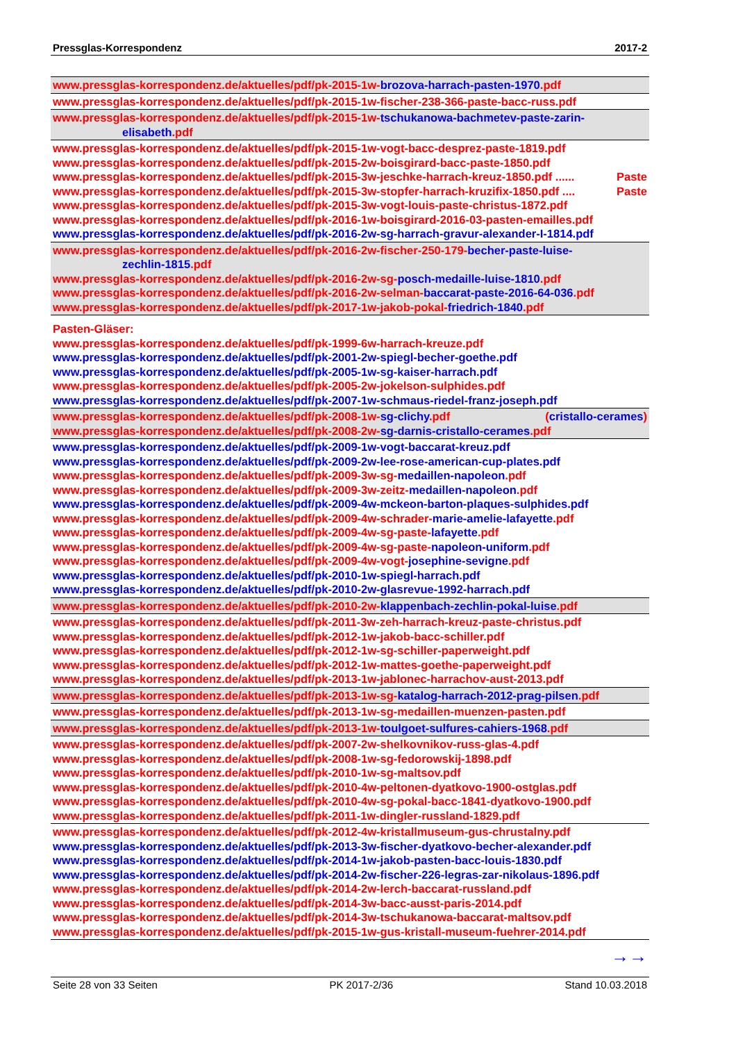Pressglas-Korrespondenz 2017-2
www.pressglas-korrespondenz.de/aktuelles/pdf/pk-2015-1w-brozova-harrach-pasten-1970.pdf
www.pressglas-korrespondenz.de/aktuelles/pdf/pk-2015-1w-fischer-238-366-paste-bacc-russ.pdf
www.pressglas-korrespondenz.de/aktuelles/pdf/pk-2015-1w-tschukanowa-bachmetev-paste-zarin-
elisabeth.pdf
www.pressglas-korrespondenz.de/aktuelles/pdf/pk-2015-1w-vogt-bacc-desprez-paste-1819.pdf
www.pressglas-korrespondenz.de/aktuelles/pdf/pk-2015-2w-boisgirard-bacc-paste-1850.pdf
www.pressglas-korrespondenz.de/aktuelles/pdf/pk-2015-3w-jeschke-harrach-kreuz-1850.pdf ...... Paste
www.pressglas-korrespondenz.de/aktuelles/pdf/pk-2015-3w-stopfer-harrach-kruzifix-1850.pdf .... Paste
www.pressglas-korrespondenz.de/aktuelles/pdf/pk-2015-3w-vogt-louis-paste-christus-1872.pdf
www.pressglas-korrespondenz.de/aktuelles/pdf/pk-2016-1w-boisgirard-2016-03-pasten-emailles.pdf
www.pressglas-korrespondenz.de/aktuelles/pdf/pk-2016-2w-sg-harrach-gravur-alexander-I-1814.pdf
www.pressglas-korrespondenz.de/aktuelles/pdf/pk-2016-2w-fischer-250-179-becher-paste-luise-
zechlin-1815.pdf
www.pressglas-korrespondenz.de/aktuelles/pdf/pk-2016-2w-sg-posch-medaille-luise-1810.pdf
www.pressglas-korrespondenz.de/aktuelles/pdf/pk-2016-2w-selman-baccarat-paste-2016-64-036.pdf
www.pressglas-korrespondenz.de/aktuelles/pdf/pk-2017-1w-jakob-pokal-friedrich-1840.pdf
Pasten-Gläser:
www.pressglas-korrespondenz.de/aktuelles/pdf/pk-1999-6w-harrach-kreuze.pdf
www.pressglas-korrespondenz.de/aktuelles/pdf/pk-2001-2w-spiegl-becher-goethe.pdf
www.pressglas-korrespondenz.de/aktuelles/pdf/pk-2005-1w-sg-kaiser-harrach.pdf
www.pressglas-korrespondenz.de/aktuelles/pdf/pk-2005-2w-jokelson-sulphides.pdf
www.pressglas-korrespondenz.de/aktuelles/pdf/pk-2007-1w-schmaus-riedel-franz-joseph.pdf
www.pressglas-korrespondenz.de/aktuelles/pdf/pk-2008-1w-sg-clichy.pdf (cristallo-cerames)
www.pressglas-korrespondenz.de/aktuelles/pdf/pk-2008-2w-sg-darnis-cristallo-cerames.pdf
www.pressglas-korrespondenz.de/aktuelles/pdf/pk-2009-1w-vogt-baccarat-kreuz.pdf
www.pressglas-korrespondenz.de/aktuelles/pdf/pk-2009-2w-lee-rose-american-cup-plates.pdf
www.pressglas-korrespondenz.de/aktuelles/pdf/pk-2009-3w-sg-medaillen-napoleon.pdf
www.pressglas-korrespondenz.de/aktuelles/pdf/pk-2009-3w-zeitz-medaillen-napoleon.pdf
www.pressglas-korrespondenz.de/aktuelles/pdf/pk-2009-4w-mckeon-barton-plaques-sulphides.pdf
www.pressglas-korrespondenz.de/aktuelles/pdf/pk-2009-4w-schrader-marie-amelie-lafayette.pdf
www.pressglas-korrespondenz.de/aktuelles/pdf/pk-2009-4w-sg-paste-lafayette.pdf
www.pressglas-korrespondenz.de/aktuelles/pdf/pk-2009-4w-sg-paste-napoleon-uniform.pdf
www.pressglas-korrespondenz.de/aktuelles/pdf/pk-2009-4w-vogt-josephine-sevigne.pdf
www.pressglas-korrespondenz.de/aktuelles/pdf/pk-2010-1w-spiegl-harrach.pdf
www.pressglas-korrespondenz.de/aktuelles/pdf/pk-2010-2w-glasrevue-1992-harrach.pdf
www.pressglas-korrespondenz.de/aktuelles/pdf/pk-2010-2w-klappenbach-zechlin-pokal-luise.pdf
www.pressglas-korrespondenz.de/aktuelles/pdf/pk-2011-3w-zeh-harrach-kreuz-paste-christus.pdf
www.pressglas-korrespondenz.de/aktuelles/pdf/pk-2012-1w-jakob-bacc-schiller.pdf
www.pressglas-korrespondenz.de/aktuelles/pdf/pk-2012-1w-sg-schiller-paperweight.pdf
www.pressglas-korrespondenz.de/aktuelles/pdf/pk-2012-1w-mattes-goethe-paperweight.pdf
www.pressglas-korrespondenz.de/aktuelles/pdf/pk-2013-1w-jablonec-harrachov-aust-2013.pdf
www.pressglas-korrespondenz.de/aktuelles/pdf/pk-2013-1w-sg-katalog-harrach-2012-prag-pilsen.pdf
www.pressglas-korrespondenz.de/aktuelles/pdf/pk-2013-1w-sg-medaillen-muenzen-pasten.pdf
www.pressglas-korrespondenz.de/aktuelles/pdf/pk-2013-1w-toulgoet-sulfures-cahiers-1968.pdf
www.pressglas-korrespondenz.de/aktuelles/pdf/pk-2007-2w-shelkovnikov-russ-glas-4.pdf
www.pressglas-korrespondenz.de/aktuelles/pdf/pk-2008-1w-sg-fedorowskij-1898.pdf
www.pressglas-korrespondenz.de/aktuelles/pdf/pk-2010-1w-sg-maltsov.pdf
www.pressglas-korrespondenz.de/aktuelles/pdf/pk-2010-4w-peltonen-dyatkovo-1900-ostglas.pdf
www.pressglas-korrespondenz.de/aktuelles/pdf/pk-2010-4w-sg-pokal-bacc-1841-dyatkovo-1900.pdf
www.pressglas-korrespondenz.de/aktuelles/pdf/pk-2011-1w-dingler-russland-1829.pdf
www.pressglas-korrespondenz.de/aktuelles/pdf/pk-2012-4w-kristallmuseum-gus-chrustalny.pdf
www.pressglas-korrespondenz.de/aktuelles/pdf/pk-2013-3w-fischer-dyatkovo-becher-alexander.pdf
www.pressglas-korrespondenz.de/aktuelles/pdf/pk-2014-1w-jakob-pasten-bacc-louis-1830.pdf
www.pressglas-korrespondenz.de/aktuelles/pdf/pk-2014-2w-fischer-226-legras-zar-nikolaus-1896.pdf
www.pressglas-korrespondenz.de/aktuelles/pdf/pk-2014-2w-lerch-baccarat-russland.pdf
www.pressglas-korrespondenz.de/aktuelles/pdf/pk-2014-3w-bacc-ausst-paris-2014.pdf
www.pressglas-korrespondenz.de/aktuelles/pdf/pk-2014-3w-tschukanowa-baccarat-maltsov.pdf
www.pressglas-korrespondenz.de/aktuelles/pdf/pk-2015-1w-gus-kristall-museum-fuehrer-2014.pdf
→→
Seite 28 von 33 Seiten PK 2017-2/36 Stand 10.03.2018